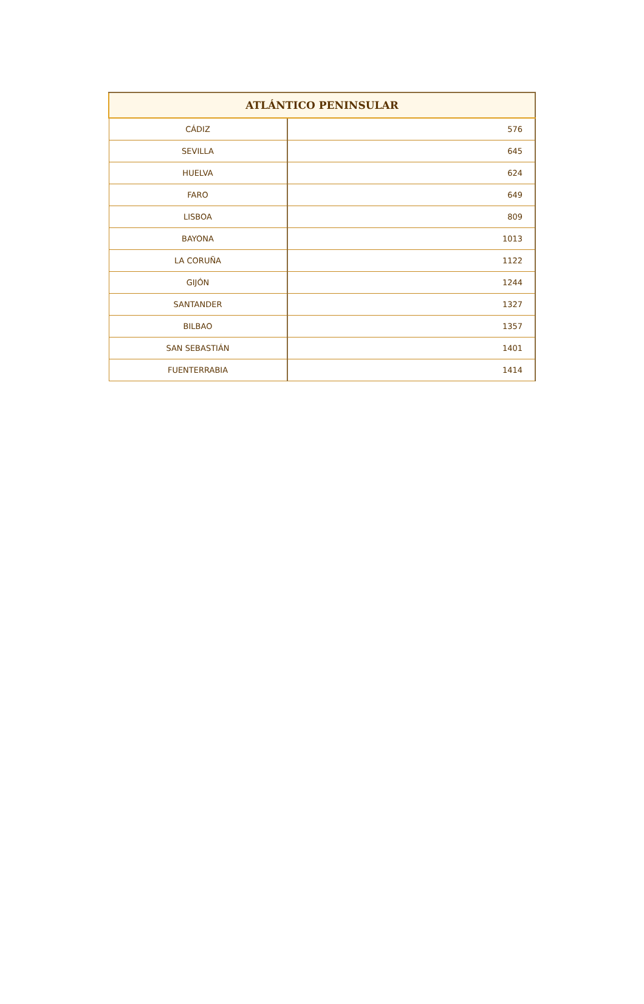| ATLÁNTICO PENINSULAR | |
| --- | --- |
| CÁDIZ | 576 |
| SEVILLA | 645 |
| HUELVA | 624 |
| FARO | 649 |
| LISBOA | 809 |
| BAYONA | 1013 |
| LA CORUÑA | 1122 |
| GIJÓN | 1244 |
| SANTANDER | 1327 |
| BILBAO | 1357 |
| SAN SEBASTIÁN | 1401 |
| FUENTERRABIA | 1414 |